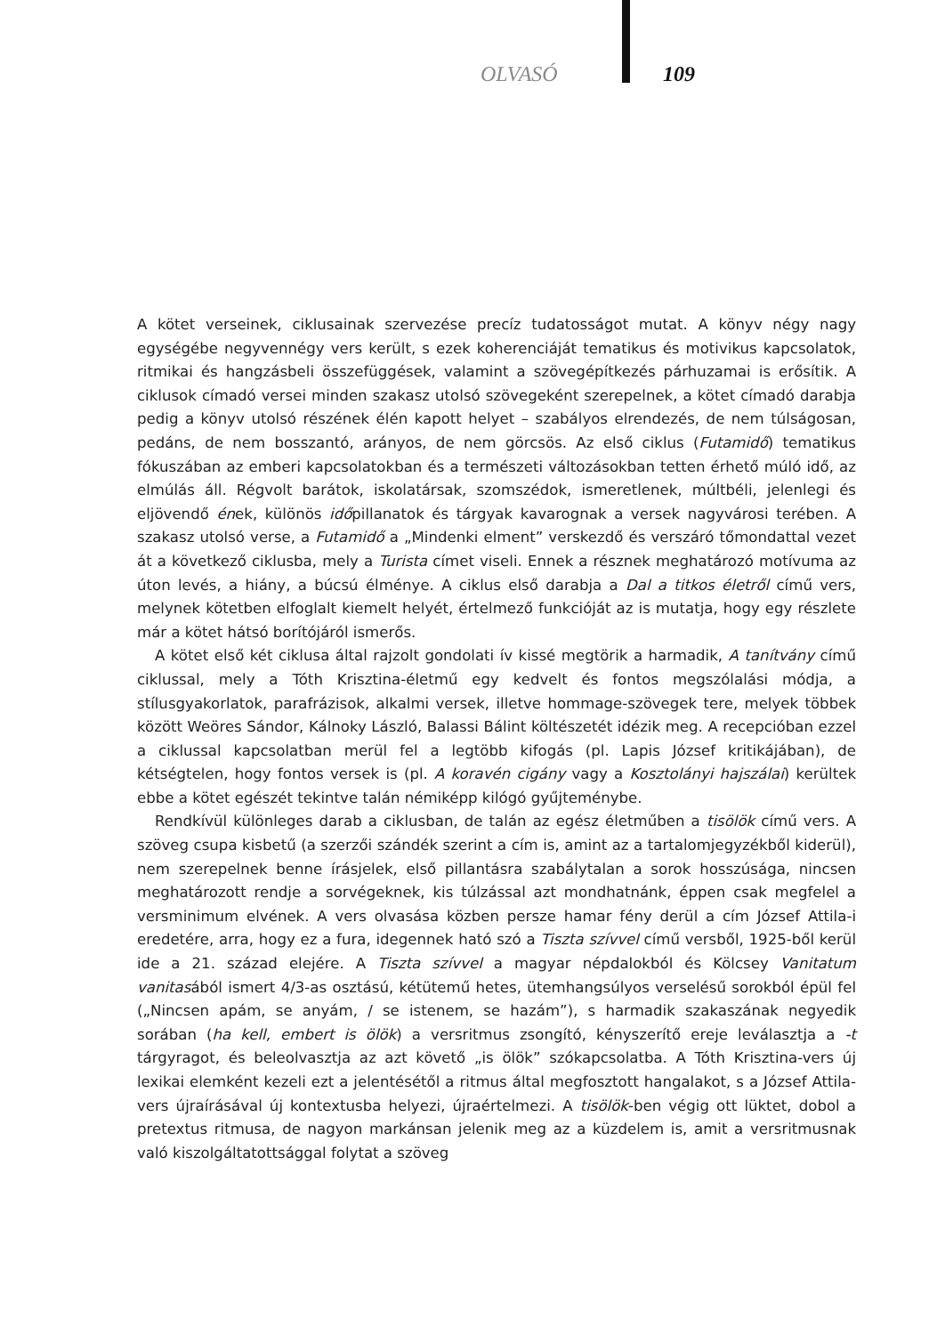OLVASÓ 109
A kötet verseinek, ciklusainak szervezése precíz tudatosságot mutat. A könyv négy nagy egységébe negyvennégy vers került, s ezek koherenciáját tematikus és motivikus kapcsolatok, ritmikai és hangzásbeli összefüggések, valamint a szövegépítkezés párhuzamai is erősítik. A ciklusok címadó versei minden szakasz utolsó szövegeként szerepelnek, a kötet címadó darabja pedig a könyv utolsó részének élén kapott helyet – szabályos elrendezés, de nem túlságosan, pedáns, de nem bosszantó, arányos, de nem görcsös. Az első ciklus (Futamidő) tematikus fókuszában az emberi kapcsolatokban és a természeti változásokban tetten érhető múló idő, az elmúlás áll. Régvolt barátok, iskolatársak, szomszédok, ismeretlenek, múltbéli, jelenlegi és eljövendő ének, különös időpillanatok és tárgyak kavarognak a versek nagyvárosi terében. A szakasz utolsó verse, a Futamidő a „Mindenki elment” verskezdő és verszáró tőmondattal vezet át a következő ciklusba, mely a Turista címet viseli. Ennek a résznek meghatározó motívuma az úton levés, a hiány, a búcsú élménye. A ciklus első darabja a Dal a titkos életről című vers, melynek kötetben elfoglalt kiemelt helyét, értelmező funkcióját az is mutatja, hogy egy részlete már a kötet hátsó borítójáról ismerős.
A kötet első két ciklusa által rajzolt gondolati ív kissé megtörik a harmadik, A tanítvány című ciklussal, mely a Tóth Krisztina-életmű egy kedvelt és fontos megszólalási módja, a stílusgyakorlatok, parafrázisok, alkalmi versek, illetve hommage-szövegek tere, melyek többek között Weöres Sándor, Kálnoky László, Balassi Bálint költészetét idézik meg. A recepcióban ezzel a ciklussal kapcsolatban merül fel a legtöbb kifogás (pl. Lapis József kritikájában), de kétségtelen, hogy fontos versek is (pl. A koravén cigány vagy a Kosztolányi hajszálai) kerültek ebbe a kötet egészét tekintve talán némiképp kilógó gyűjteménybe.
Rendkívül különleges darab a ciklusban, de talán az egész életműben a tisölök című vers. A szöveg csupa kisbetű (a szerzői szándék szerint a cím is, amint az a tartalomjegyzékből kiderül), nem szerepelnek benne írásjelek, első pillantásra szabálytalan a sorok hosszúsága, nincsen meghatározott rendje a sorvégeknek, kis túlzással azt mondhatnánk, éppen csak megfelel a versminimum elvének. A vers olvasása közben persze hamar fény derül a cím József Attila-i eredetére, arra, hogy ez a fura, idegennek ható szó a Tiszta szívvel című versből, 1925-ből kerül ide a 21. század elejére. A Tiszta szívvel a magyar népdalokból és Kölcsey Vanitatum vanitasából ismert 4/3-as osztású, kétütemű hetes, ütemhangsúlyos verselésű sorokból épül fel („Nincsen apám, se anyám, / se istenem, se hazám”), s harmadik szakaszának negyedik sorában (ha kell, embert is ölök) a versritmus zsongító, kényszerítő ereje leválasztja a -t tárgyragot, és beleolvasztja az azt követő „is ölök” szókapcsolatba. A Tóth Krisztina-vers új lexikai elemként kezeli ezt a jelentésétől a ritmus által megfosztott hangalakot, s a József Attila-vers újraírásával új kontextusba helyezi, újraértelmezi. A tisölök-ben végig ott lüktet, dobol a pretextus ritmusa, de nagyon markánsan jelenik meg az a küzdelem is, amit a versritmusnak való kiszolgáltatottsággal folytat a szöveg